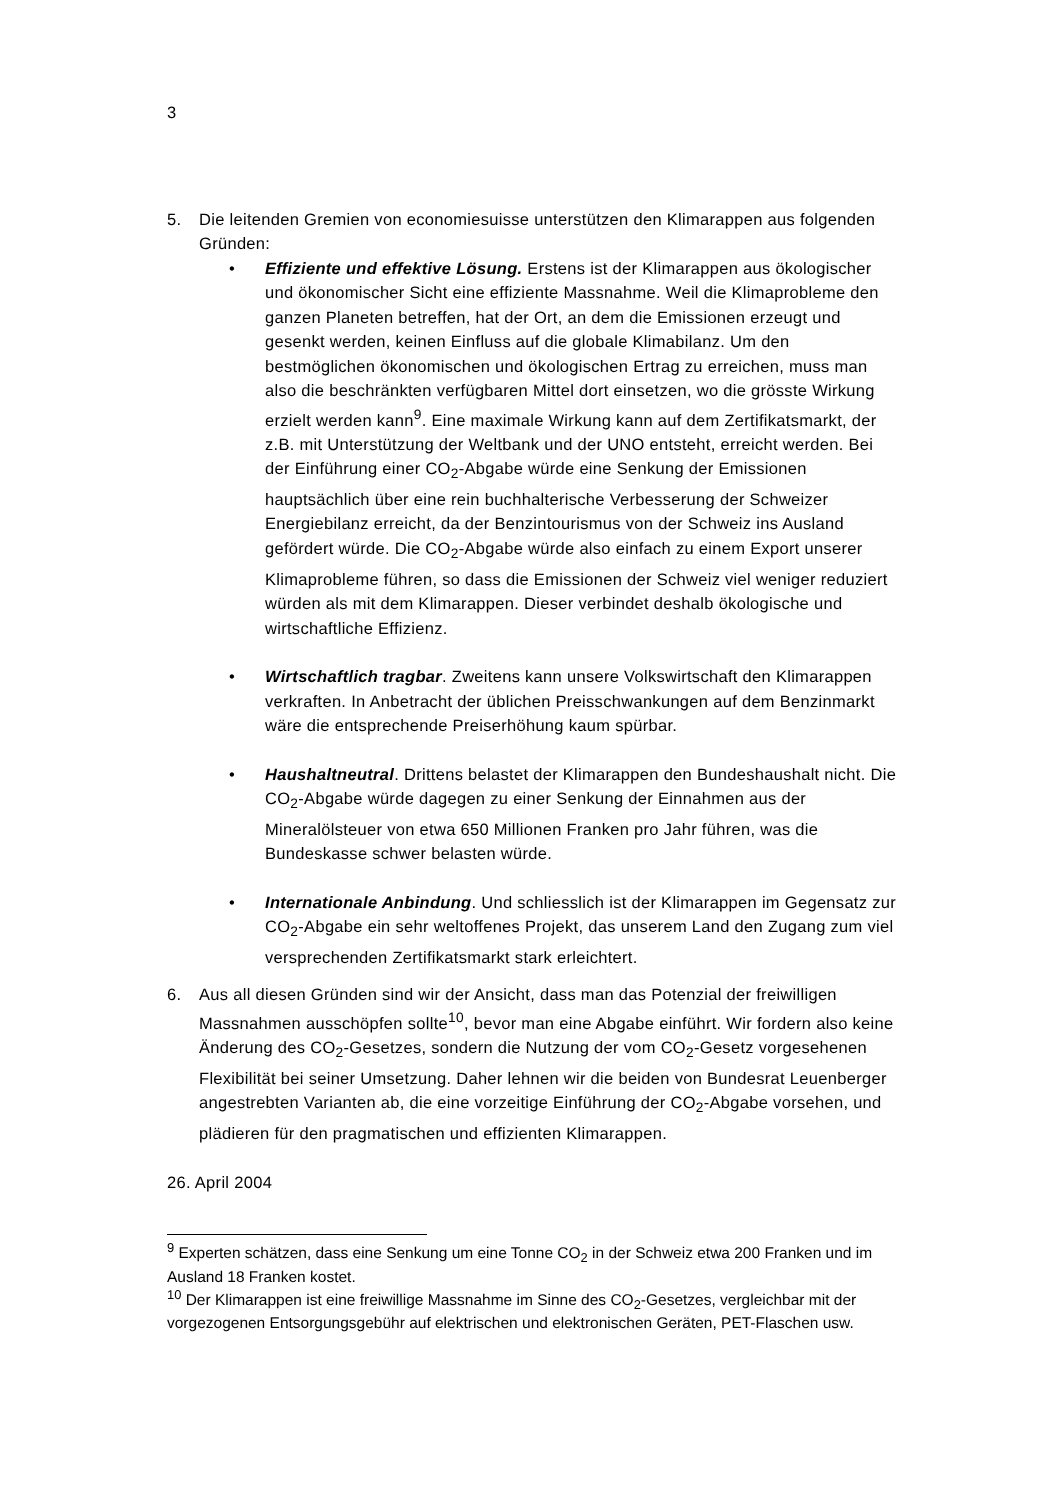3
5. Die leitenden Gremien von economiesuisse unterstützen den Klimarappen aus folgenden Gründen:
• Effiziente und effektive Lösung. Erstens ist der Klimarappen aus ökologischer und ökonomischer Sicht eine effiziente Massnahme. Weil die Klimaprobleme den ganzen Planeten betreffen, hat der Ort, an dem die Emissionen erzeugt und gesenkt werden, keinen Einfluss auf die globale Klimabilanz. Um den bestmöglichen ökonomischen und ökologischen Ertrag zu erreichen, muss man also die beschränkten verfügbaren Mittel dort einsetzen, wo die grösste Wirkung erzielt werden kann<sup>9</sup>. Eine maximale Wirkung kann auf dem Zertifikatsmarkt, der z.B. mit Unterstützung der Weltbank und der UNO entsteht, erreicht werden. Bei der Einführung einer CO<sub>2</sub>-Abgabe würde eine Senkung der Emissionen hauptsächlich über eine rein buchhalterische Verbesserung der Schweizer Energiebilanz erreicht, da der Benzintourismus von der Schweiz ins Ausland gefördert würde. Die CO<sub>2</sub>-Abgabe würde also einfach zu einem Export unserer Klimaprobleme führen, so dass die Emissionen der Schweiz viel weniger reduziert würden als mit dem Klimarappen. Dieser verbindet deshalb ökologische und wirtschaftliche Effizienz.
• Wirtschaftlich tragbar. Zweitens kann unsere Volkswirtschaft den Klimarappen verkraften. In Anbetracht der üblichen Preisschwankungen auf dem Benzinmarkt wäre die entsprechende Preiserhöhung kaum spürbar.
• Haushaltneutral. Drittens belastet der Klimarappen den Bundeshaushalt nicht. Die CO<sub>2</sub>-Abgabe würde dagegen zu einer Senkung der Einnahmen aus der Mineralölsteuer von etwa 650 Millionen Franken pro Jahr führen, was die Bundeskasse schwer belasten würde.
• Internationale Anbindung. Und schliesslich ist der Klimarappen im Gegensatz zur CO<sub>2</sub>-Abgabe ein sehr weltoffenes Projekt, das unserem Land den Zugang zum viel versprechenden Zertifikatsmarkt stark erleichtert.
6. Aus all diesen Gründen sind wir der Ansicht, dass man das Potenzial der freiwilligen Massnahmen ausschöpfen sollte<sup>10</sup>, bevor man eine Abgabe einführt. Wir fordern also keine Änderung des CO<sub>2</sub>-Gesetzes, sondern die Nutzung der vom CO<sub>2</sub>-Gesetz vorgesehenen Flexibilität bei seiner Umsetzung. Daher lehnen wir die beiden von Bundesrat Leuenberger angestrebten Varianten ab, die eine vorzeitige Einführung der CO<sub>2</sub>-Abgabe vorsehen, und plädieren für den pragmatischen und effizienten Klimarappen.
26. April 2004
<sup>9</sup> Experten schätzen, dass eine Senkung um eine Tonne CO<sub>2</sub> in der Schweiz etwa 200 Franken und im Ausland 18 Franken kostet.
<sup>10</sup> Der Klimarappen ist eine freiwillige Massnahme im Sinne des CO<sub>2</sub>-Gesetzes, vergleichbar mit der vorgezogenen Entsorgungsgebühr auf elektrischen und elektronischen Geräten, PET-Flaschen usw.